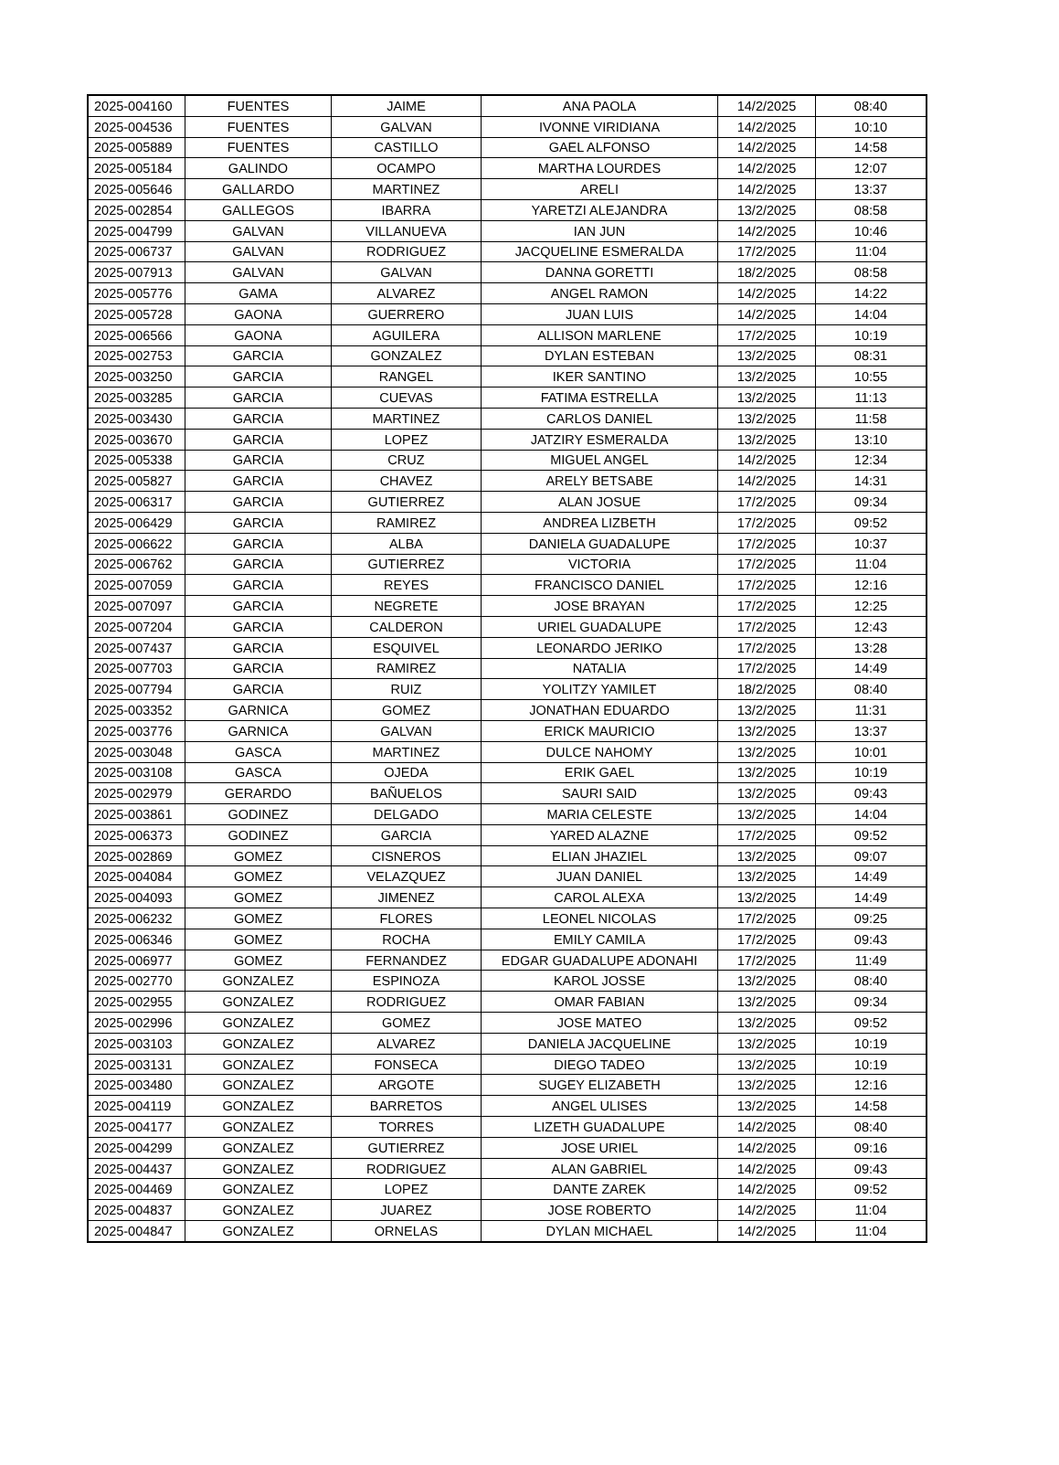| 2025-004160 | FUENTES | JAIME | ANA PAOLA | 14/2/2025 | 08:40 |
| 2025-004536 | FUENTES | GALVAN | IVONNE VIRIDIANA | 14/2/2025 | 10:10 |
| 2025-005889 | FUENTES | CASTILLO | GAEL ALFONSO | 14/2/2025 | 14:58 |
| 2025-005184 | GALINDO | OCAMPO | MARTHA LOURDES | 14/2/2025 | 12:07 |
| 2025-005646 | GALLARDO | MARTINEZ | ARELI | 14/2/2025 | 13:37 |
| 2025-002854 | GALLEGOS | IBARRA | YARETZI ALEJANDRA | 13/2/2025 | 08:58 |
| 2025-004799 | GALVAN | VILLANUEVA | IAN JUN | 14/2/2025 | 10:46 |
| 2025-006737 | GALVAN | RODRIGUEZ | JACQUELINE ESMERALDA | 17/2/2025 | 11:04 |
| 2025-007913 | GALVAN | GALVAN | DANNA GORETTI | 18/2/2025 | 08:58 |
| 2025-005776 | GAMA | ALVAREZ | ANGEL RAMON | 14/2/2025 | 14:22 |
| 2025-005728 | GAONA | GUERRERO | JUAN LUIS | 14/2/2025 | 14:04 |
| 2025-006566 | GAONA | AGUILERA | ALLISON MARLENE | 17/2/2025 | 10:19 |
| 2025-002753 | GARCIA | GONZALEZ | DYLAN ESTEBAN | 13/2/2025 | 08:31 |
| 2025-003250 | GARCIA | RANGEL | IKER SANTINO | 13/2/2025 | 10:55 |
| 2025-003285 | GARCIA | CUEVAS | FATIMA ESTRELLA | 13/2/2025 | 11:13 |
| 2025-003430 | GARCIA | MARTINEZ | CARLOS DANIEL | 13/2/2025 | 11:58 |
| 2025-003670 | GARCIA | LOPEZ | JATZIRY ESMERALDA | 13/2/2025 | 13:10 |
| 2025-005338 | GARCIA | CRUZ | MIGUEL ANGEL | 14/2/2025 | 12:34 |
| 2025-005827 | GARCIA | CHAVEZ | ARELY BETSABE | 14/2/2025 | 14:31 |
| 2025-006317 | GARCIA | GUTIERREZ | ALAN JOSUE | 17/2/2025 | 09:34 |
| 2025-006429 | GARCIA | RAMIREZ | ANDREA LIZBETH | 17/2/2025 | 09:52 |
| 2025-006622 | GARCIA | ALBA | DANIELA GUADALUPE | 17/2/2025 | 10:37 |
| 2025-006762 | GARCIA | GUTIERREZ | VICTORIA | 17/2/2025 | 11:04 |
| 2025-007059 | GARCIA | REYES | FRANCISCO DANIEL | 17/2/2025 | 12:16 |
| 2025-007097 | GARCIA | NEGRETE | JOSE BRAYAN | 17/2/2025 | 12:25 |
| 2025-007204 | GARCIA | CALDERON | URIEL GUADALUPE | 17/2/2025 | 12:43 |
| 2025-007437 | GARCIA | ESQUIVEL | LEONARDO JERIKO | 17/2/2025 | 13:28 |
| 2025-007703 | GARCIA | RAMIREZ | NATALIA | 17/2/2025 | 14:49 |
| 2025-007794 | GARCIA | RUIZ | YOLITZY YAMILET | 18/2/2025 | 08:40 |
| 2025-003352 | GARNICA | GOMEZ | JONATHAN EDUARDO | 13/2/2025 | 11:31 |
| 2025-003776 | GARNICA | GALVAN | ERICK MAURICIO | 13/2/2025 | 13:37 |
| 2025-003048 | GASCA | MARTINEZ | DULCE NAHOMY | 13/2/2025 | 10:01 |
| 2025-003108 | GASCA | OJEDA | ERIK GAEL | 13/2/2025 | 10:19 |
| 2025-002979 | GERARDO | BAÑUELOS | SAURI SAID | 13/2/2025 | 09:43 |
| 2025-003861 | GODINEZ | DELGADO | MARIA CELESTE | 13/2/2025 | 14:04 |
| 2025-006373 | GODINEZ | GARCIA | YARED ALAZNE | 17/2/2025 | 09:52 |
| 2025-002869 | GOMEZ | CISNEROS | ELIAN JHAZIEL | 13/2/2025 | 09:07 |
| 2025-004084 | GOMEZ | VELAZQUEZ | JUAN DANIEL | 13/2/2025 | 14:49 |
| 2025-004093 | GOMEZ | JIMENEZ | CAROL ALEXA | 13/2/2025 | 14:49 |
| 2025-006232 | GOMEZ | FLORES | LEONEL NICOLAS | 17/2/2025 | 09:25 |
| 2025-006346 | GOMEZ | ROCHA | EMILY CAMILA | 17/2/2025 | 09:43 |
| 2025-006977 | GOMEZ | FERNANDEZ | EDGAR GUADALUPE ADONAHI | 17/2/2025 | 11:49 |
| 2025-002770 | GONZALEZ | ESPINOZA | KAROL JOSSE | 13/2/2025 | 08:40 |
| 2025-002955 | GONZALEZ | RODRIGUEZ | OMAR FABIAN | 13/2/2025 | 09:34 |
| 2025-002996 | GONZALEZ | GOMEZ | JOSE MATEO | 13/2/2025 | 09:52 |
| 2025-003103 | GONZALEZ | ALVAREZ | DANIELA JACQUELINE | 13/2/2025 | 10:19 |
| 2025-003131 | GONZALEZ | FONSECA | DIEGO TADEO | 13/2/2025 | 10:19 |
| 2025-003480 | GONZALEZ | ARGOTE | SUGEY ELIZABETH | 13/2/2025 | 12:16 |
| 2025-004119 | GONZALEZ | BARRETOS | ANGEL ULISES | 13/2/2025 | 14:58 |
| 2025-004177 | GONZALEZ | TORRES | LIZETH GUADALUPE | 14/2/2025 | 08:40 |
| 2025-004299 | GONZALEZ | GUTIERREZ | JOSE URIEL | 14/2/2025 | 09:16 |
| 2025-004437 | GONZALEZ | RODRIGUEZ | ALAN GABRIEL | 14/2/2025 | 09:43 |
| 2025-004469 | GONZALEZ | LOPEZ | DANTE ZAREK | 14/2/2025 | 09:52 |
| 2025-004837 | GONZALEZ | JUAREZ | JOSE ROBERTO | 14/2/2025 | 11:04 |
| 2025-004847 | GONZALEZ | ORNELAS | DYLAN MICHAEL | 14/2/2025 | 11:04 |